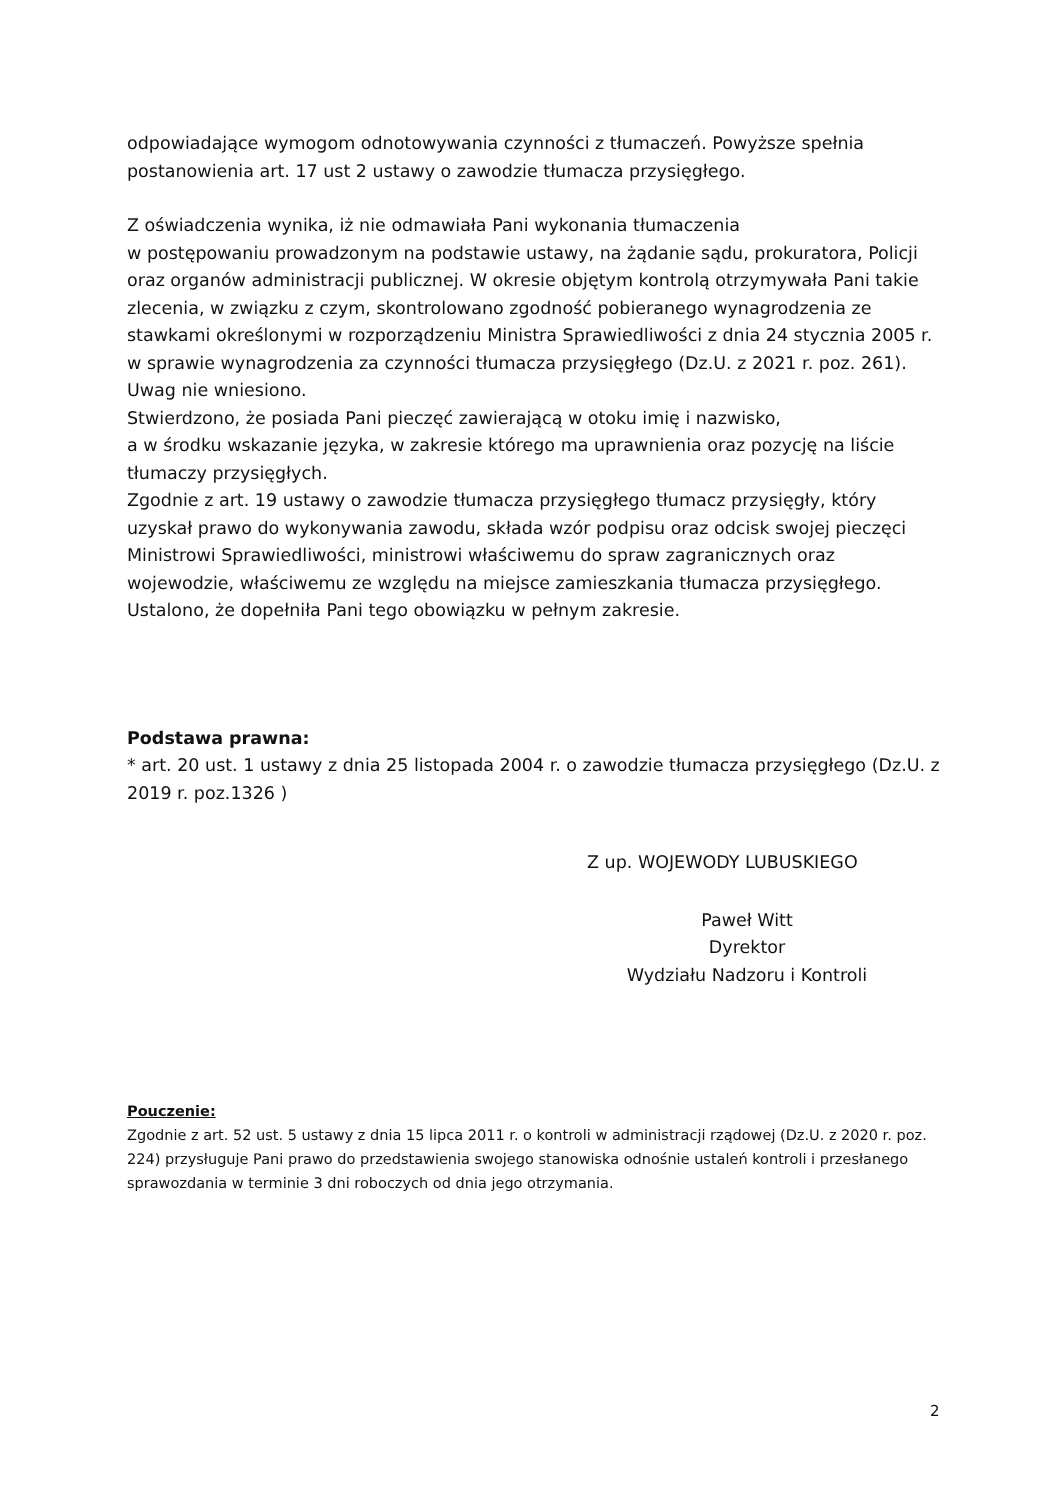odpowiadające wymogom odnotowywania czynności z tłumaczeń. Powyższe spełnia postanowienia art. 17 ust 2 ustawy o zawodzie tłumacza przysięgłego.
Z oświadczenia wynika, iż nie odmawiała Pani wykonania tłumaczenia
w postępowaniu prowadzonym na podstawie ustawy, na żądanie sądu, prokuratora, Policji oraz organów administracji publicznej. W okresie objętym kontrolą otrzymywała Pani takie zlecenia, w związku z czym, skontrolowano zgodność pobieranego wynagrodzenia ze stawkami określonymi w rozporządzeniu Ministra Sprawiedliwości z dnia 24 stycznia 2005 r. w sprawie wynagrodzenia za czynności tłumacza przysięgłego (Dz.U. z 2021 r. poz. 261). Uwag nie wniesiono.
Stwierdzono, że posiada Pani pieczęć zawierającą w otoku imię i nazwisko,
a w środku wskazanie języka, w zakresie którego ma uprawnienia oraz pozycję na liście tłumaczy przysięgłych.
Zgodnie z art. 19 ustawy o zawodzie tłumacza przysięgłego tłumacz przysięgły, który uzyskał prawo do wykonywania zawodu, składa wzór podpisu oraz odcisk swojej pieczęci Ministrowi Sprawiedliwości, ministrowi właściwemu do spraw zagranicznych oraz wojewodzie, właściwemu ze względu na miejsce zamieszkania tłumacza przysięgłego. Ustalono, że dopełniła Pani tego obowiązku w pełnym zakresie.
Podstawa prawna:
* art. 20 ust. 1 ustawy z dnia 25 listopada 2004 r. o zawodzie tłumacza przysięgłego (Dz.U. z 2019 r. poz.1326 )
Z up. WOJEWODY LUBUSKIEGO
Paweł Witt
Dyrektor
Wydziału Nadzoru i Kontroli
Pouczenie:
Zgodnie z art. 52 ust. 5 ustawy z dnia 15 lipca 2011 r. o kontroli w administracji rządowej (Dz.U. z 2020 r. poz. 224) przysługuje Pani prawo do przedstawienia swojego stanowiska odnośnie ustaleń kontroli i przesłanego sprawozdania w terminie 3 dni roboczych od dnia jego otrzymania.
2